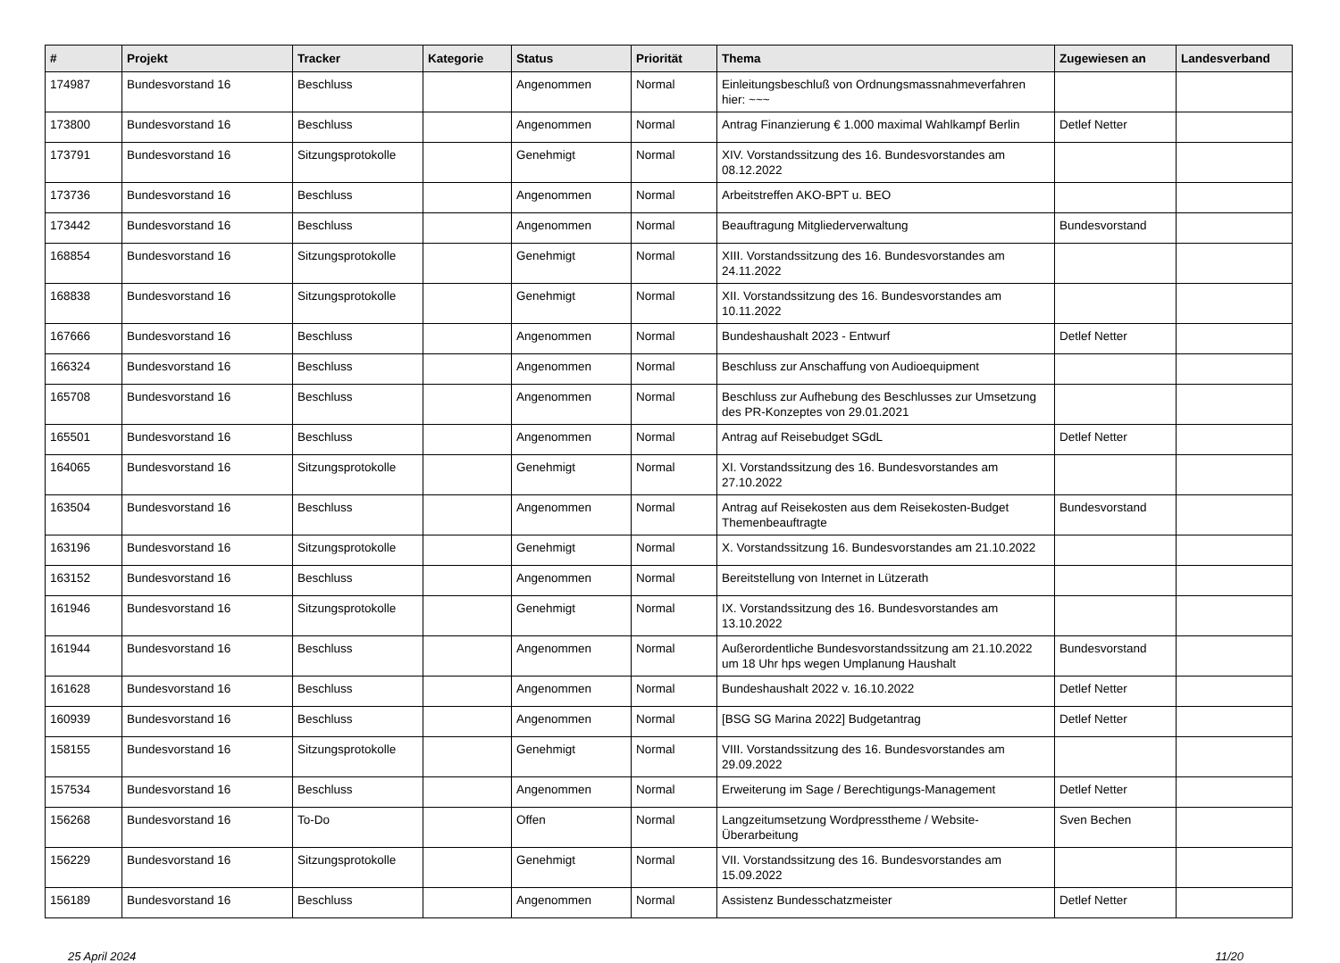| # | Projekt | Tracker | Kategorie | Status | Priorität | Thema | Zugewiesen an | Landesverband |
| --- | --- | --- | --- | --- | --- | --- | --- | --- |
| 174987 | Bundesvorstand 16 | Beschluss | | Angenommen | Normal | Einleitungsbeschluß von Ordnungsmassnahmeverfahren hier: ~~~ | | |
| 173800 | Bundesvorstand 16 | Beschluss | | Angenommen | Normal | Antrag Finanzierung € 1.000 maximal Wahlkampf Berlin | Detlef Netter | |
| 173791 | Bundesvorstand 16 | Sitzungsprotokolle | | Genehmigt | Normal | XIV. Vorstandssitzung des 16. Bundesvorstandes am 08.12.2022 | | |
| 173736 | Bundesvorstand 16 | Beschluss | | Angenommen | Normal | Arbeitstreffen AKO-BPT u. BEO | | |
| 173442 | Bundesvorstand 16 | Beschluss | | Angenommen | Normal | Beauftragung Mitgliederverwaltung | Bundesvorstand | |
| 168854 | Bundesvorstand 16 | Sitzungsprotokolle | | Genehmigt | Normal | XIII. Vorstandssitzung des 16. Bundesvorstandes am 24.11.2022 | | |
| 168838 | Bundesvorstand 16 | Sitzungsprotokolle | | Genehmigt | Normal | XII. Vorstandssitzung des 16. Bundesvorstandes am 10.11.2022 | | |
| 167666 | Bundesvorstand 16 | Beschluss | | Angenommen | Normal | Bundeshaushalt 2023 - Entwurf | Detlef Netter | |
| 166324 | Bundesvorstand 16 | Beschluss | | Angenommen | Normal | Beschluss zur Anschaffung von Audioequipment | | |
| 165708 | Bundesvorstand 16 | Beschluss | | Angenommen | Normal | Beschluss zur Aufhebung des Beschlusses zur Umsetzung des PR-Konzeptes von 29.01.2021 | | |
| 165501 | Bundesvorstand 16 | Beschluss | | Angenommen | Normal | Antrag auf Reisebudget SGdL | Detlef Netter | |
| 164065 | Bundesvorstand 16 | Sitzungsprotokolle | | Genehmigt | Normal | XI. Vorstandssitzung des 16. Bundesvorstandes am 27.10.2022 | | |
| 163504 | Bundesvorstand 16 | Beschluss | | Angenommen | Normal | Antrag auf Reisekosten aus dem Reisekosten-Budget Themenbeauftragte | Bundesvorstand | |
| 163196 | Bundesvorstand 16 | Sitzungsprotokolle | | Genehmigt | Normal | X. Vorstandssitzung 16. Bundesvorstandes am 21.10.2022 | | |
| 163152 | Bundesvorstand 16 | Beschluss | | Angenommen | Normal | Bereitstellung von Internet in Lützerath | | |
| 161946 | Bundesvorstand 16 | Sitzungsprotokolle | | Genehmigt | Normal | IX. Vorstandssitzung des 16. Bundesvorstandes am 13.10.2022 | | |
| 161944 | Bundesvorstand 16 | Beschluss | | Angenommen | Normal | Außerordentliche Bundesvorstandssitzung am 21.10.2022 um 18 Uhr hps wegen Umplanung Haushalt | Bundesvorstand | |
| 161628 | Bundesvorstand 16 | Beschluss | | Angenommen | Normal | Bundeshaushalt 2022 v. 16.10.2022 | Detlef Netter | |
| 160939 | Bundesvorstand 16 | Beschluss | | Angenommen | Normal | [BSG SG Marina 2022] Budgetantrag | Detlef Netter | |
| 158155 | Bundesvorstand 16 | Sitzungsprotokolle | | Genehmigt | Normal | VIII. Vorstandssitzung des 16. Bundesvorstandes am 29.09.2022 | | |
| 157534 | Bundesvorstand 16 | Beschluss | | Angenommen | Normal | Erweiterung im Sage / Berechtigungs-Management | Detlef Netter | |
| 156268 | Bundesvorstand 16 | To-Do | | Offen | Normal | Langzeitumsetzung Wordpresstheme / Website-Überarbeitung | Sven Bechen | |
| 156229 | Bundesvorstand 16 | Sitzungsprotokolle | | Genehmigt | Normal | VII. Vorstandssitzung des 16. Bundesvorstandes am 15.09.2022 | | |
| 156189 | Bundesvorstand 16 | Beschluss | | Angenommen | Normal | Assistenz Bundesschatzmeister | Detlef Netter | |
25 April 2024 11/20